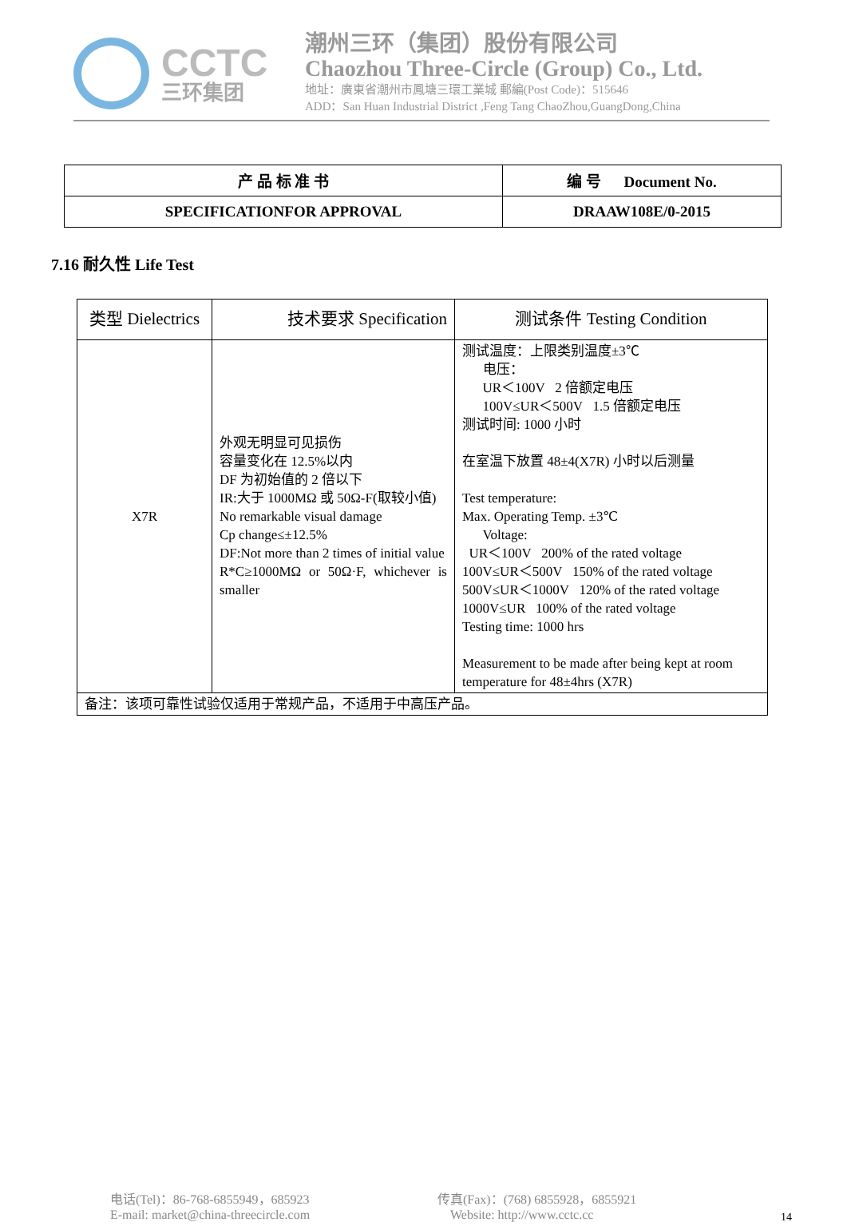CCTC
三环集团
潮州三环（集团）股份有限公司
Chaozhou Three-Circle (Group) Co., Ltd.
地址：廣東省潮州市鳳塘三環工業城 郵編(Post Code)：515646
ADD：San Huan Industrial District ,Feng Tang ChaoZhou,GuangDong,China
| 产 品 标 准 书 | 编 号 Document No. |
| SPECIFICATIONFOR APPROVAL | DRAAW108E/0-2015 |
7.16 耐久性 Life Test
| 类型 Dielectrics | 技术要求 Specification | 测试条件 Testing Condition |
| --- | --- | --- |
| X7R | 外观无明显可见损伤 容量变化在 12.5%以内 DF 为初始值的 2 倍以下 IR:大于 1000MΩ 或 50Ω-F(取较小值) No remarkable visual damage Cp change≤±12.5% DF:Not more than 2 times of initial value R*C≥1000MΩ or 50Ω·F, whichever is smaller | 测试温度：上限类别温度±3℃ 电压： UR＜100V 2 倍额定电压 100V≤UR＜500V 1.5 倍额定电压 测试时间: 1000 小时 在室温下放置 48±4(X7R) 小时以后测量 Test temperature: Max. Operating Temp. ±3℃ Voltage: UR＜100V 200% of the rated voltage 100V≤UR＜500V 150% of the rated voltage 500V≤UR＜1000V 120% of the rated voltage 1000V≤UR 100% of the rated voltage Testing time: 1000 hrs Measurement to be made after being kept at room temperature for 48±4hrs (X7R) |
| 备注：该项可靠性试验仅适用于常规产品，不适用于中高压产品。 | | |
电话(Tel)：86-768-6855949，685923
E-mail: market@china-threecircle.com
传真(Fax)：(768) 6855928，6855921
Website: http://www.cctc.cc
14